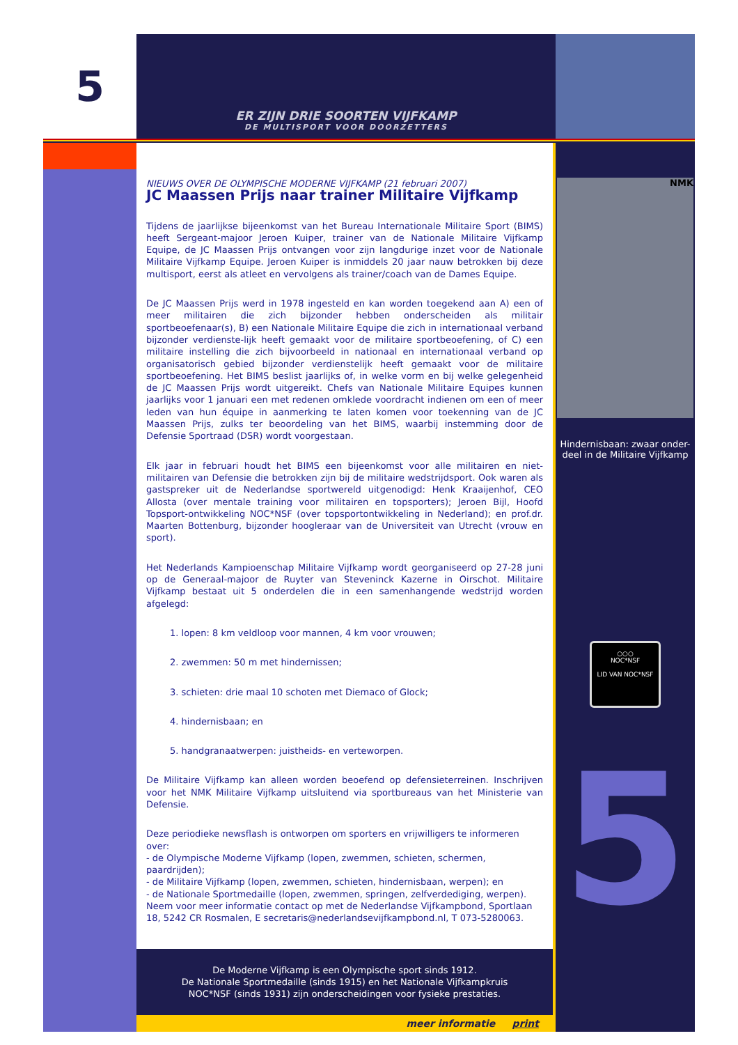5
ER ZIJN DRIE SOORTEN VIJFKAMP
DE MULTISPORT VOOR DOORZETTERS
NIEUWS OVER DE OLYMPISCHE MODERNE VIJFKAMP (21 februari 2007)
JC Maassen Prijs naar trainer Militaire Vijfkamp
Tijdens de jaarlijkse bijeenkomst van het Bureau Internationale Militaire Sport (BIMS) heeft Sergeant-majoor Jeroen Kuiper, trainer van de Nationale Militaire Vijfkamp Equipe, de JC Maassen Prijs ontvangen voor zijn langdurige inzet voor de Nationale Militaire Vijfkamp Equipe. Jeroen Kuiper is inmiddels 20 jaar nauw betrokken bij deze multisport, eerst als atleet en vervolgens als trainer/coach van de Dames Equipe.
De JC Maassen Prijs werd in 1978 ingesteld en kan worden toegekend aan A) een of meer militairen die zich bijzonder hebben onderscheiden als militair sportbeoefenaar(s), B) een Nationale Militaire Equipe die zich in internationaal verband bijzonder verdienste-lijk heeft gemaakt voor de militaire sportbeoefening, of C) een militaire instelling die zich bijvoorbeeld in nationaal en internationaal verband op organisatorisch gebied bijzonder verdienstelijk heeft gemaakt voor de militaire sportbeoefening. Het BIMS beslist jaarlijks of, in welke vorm en bij welke gelegenheid de JC Maassen Prijs wordt uitgereikt. Chefs van Nationale Militaire Equipes kunnen jaarlijks voor 1 januari een met redenen omklede voordracht indienen om een of meer leden van hun équipe in aanmerking te laten komen voor toekenning van de JC Maassen Prijs, zulks ter beoordeling van het BIMS, waarbij instemming door de Defensie Sportraad (DSR) wordt voorgestaan.
Elk jaar in februari houdt het BIMS een bijeenkomst voor alle militairen en niet-militairen van Defensie die betrokken zijn bij de militaire wedstrijdsport. Ook waren als gastspreker uit de Nederlandse sportwereld uitgenodigd: Henk Kraaijenhof, CEO Allosta (over mentale training voor militairen en topsporters); Jeroen Bijl, Hoofd Topsport-ontwikkeling NOC*NSF (over topsportontwikkeling in Nederland); en prof.dr. Maarten Bottenburg, bijzonder hoogleraar van de Universiteit van Utrecht (vrouw en sport).
Het Nederlands Kampioenschap Militaire Vijfkamp wordt georganiseerd op 27-28 juni op de Generaal-majoor de Ruyter van Steveninck Kazerne in Oirschot. Militaire Vijfkamp bestaat uit 5 onderdelen die in een samenhangende wedstrijd worden afgelegd:
1. lopen: 8 km veldloop voor mannen, 4 km voor vrouwen;
2. zwemmen: 50 m met hindernissen;
3. schieten: drie maal 10 schoten met Diemaco of Glock;
4. hindernisbaan; en
5. handgranaatwerpen: juistheids- en verteworpen.
De Militaire Vijfkamp kan alleen worden beoefend op defensieterreinen. Inschrijven voor het NMK Militaire Vijfkamp uitsluitend via sportbureaus van het Ministerie van Defensie.
Deze periodieke newsflash is ontworpen om sporters en vrijwilligers te informeren over:
- de Olympische Moderne Vijfkamp (lopen, zwemmen, schieten, schermen, paardrijden);
- de Militaire Vijfkamp (lopen, zwemmen, schieten, hindernisbaan, werpen); en
- de Nationale Sportmedaille (lopen, zwemmen, springen, zelfverdediging, werpen).
Neem voor meer informatie contact op met de Nederlandse Vijfkampbond, Sportlaan 18, 5242 CR Rosmalen, E secretaris@nederlandsevijfkampbond.nl, T 073-5280063.
De Moderne Vijfkamp is een Olympische sport sinds 1912.
De Nationale Sportmedaille (sinds 1915) en het Nationale Vijfkampkruis
NOC*NSF (sinds 1931) zijn onderscheidingen voor fysieke prestaties.
meer informatie print
NMK
Hindernisbaan: zwaar onder-
deel in de Militaire Vijfkamp
○○○
NOC*NSF
LID VAN NOC*NSF
5